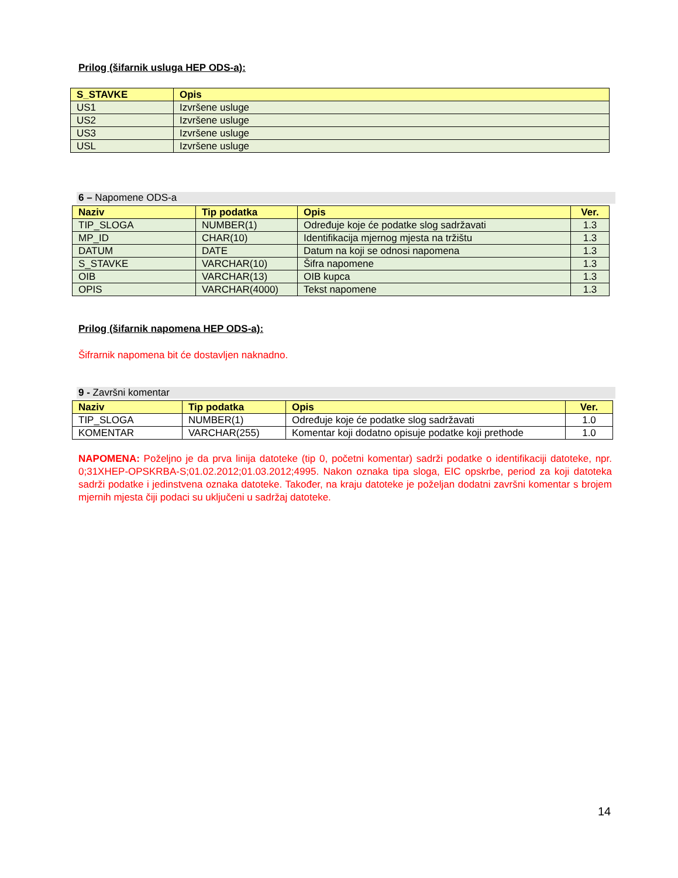Prilog (šifarnik usluga HEP ODS-a):
| S_STAVKE | Opis |
| --- | --- |
| US1 | Izvršene usluge |
| US2 | Izvršene usluge |
| US3 | Izvršene usluge |
| USL | Izvršene usluge |
6 – Napomene ODS-a
| Naziv | Tip podatka | Opis | Ver. |
| --- | --- | --- | --- |
| TIP_SLOGA | NUMBER(1) | Određuje koje će podatke slog sadržavati | 1.3 |
| MP_ID | CHAR(10) | Identifikacija mjernog mjesta na tržištu | 1.3 |
| DATUM | DATE | Datum na koji se odnosi napomena | 1.3 |
| S_STAVKE | VARCHAR(10) | Šifra napomene | 1.3 |
| OIB | VARCHAR(13) | OIB kupca | 1.3 |
| OPIS | VARCHAR(4000) | Tekst napomene | 1.3 |
Prilog (šifarnik napomena HEP ODS-a):
Šifrarnik napomena bit će dostavljen naknadno.
9 - Završni komentar
| Naziv | Tip podatka | Opis | Ver. |
| --- | --- | --- | --- |
| TIP_SLOGA | NUMBER(1) | Određuje koje će podatke slog sadržavati | 1.0 |
| KOMENTAR | VARCHAR(255) | Komentar koji dodatno opisuje podatke koji prethode | 1.0 |
NAPOMENA: Poželjno je da prva linija datoteke (tip 0, početni komentar) sadrži podatke o identifikaciji datoteke, npr. 0;31XHEP-OPSKRBA-S;01.02.2012;01.03.2012;4995. Nakon oznaka tipa sloga, EIC opskrbe, period za koji datoteka sadrži podatke i jedinstvena oznaka datoteke. Također, na kraju datoteke je poželjan dodatni završni komentar s brojem mjernih mjesta čiji podaci su uključeni u sadržaj datoteke.
14